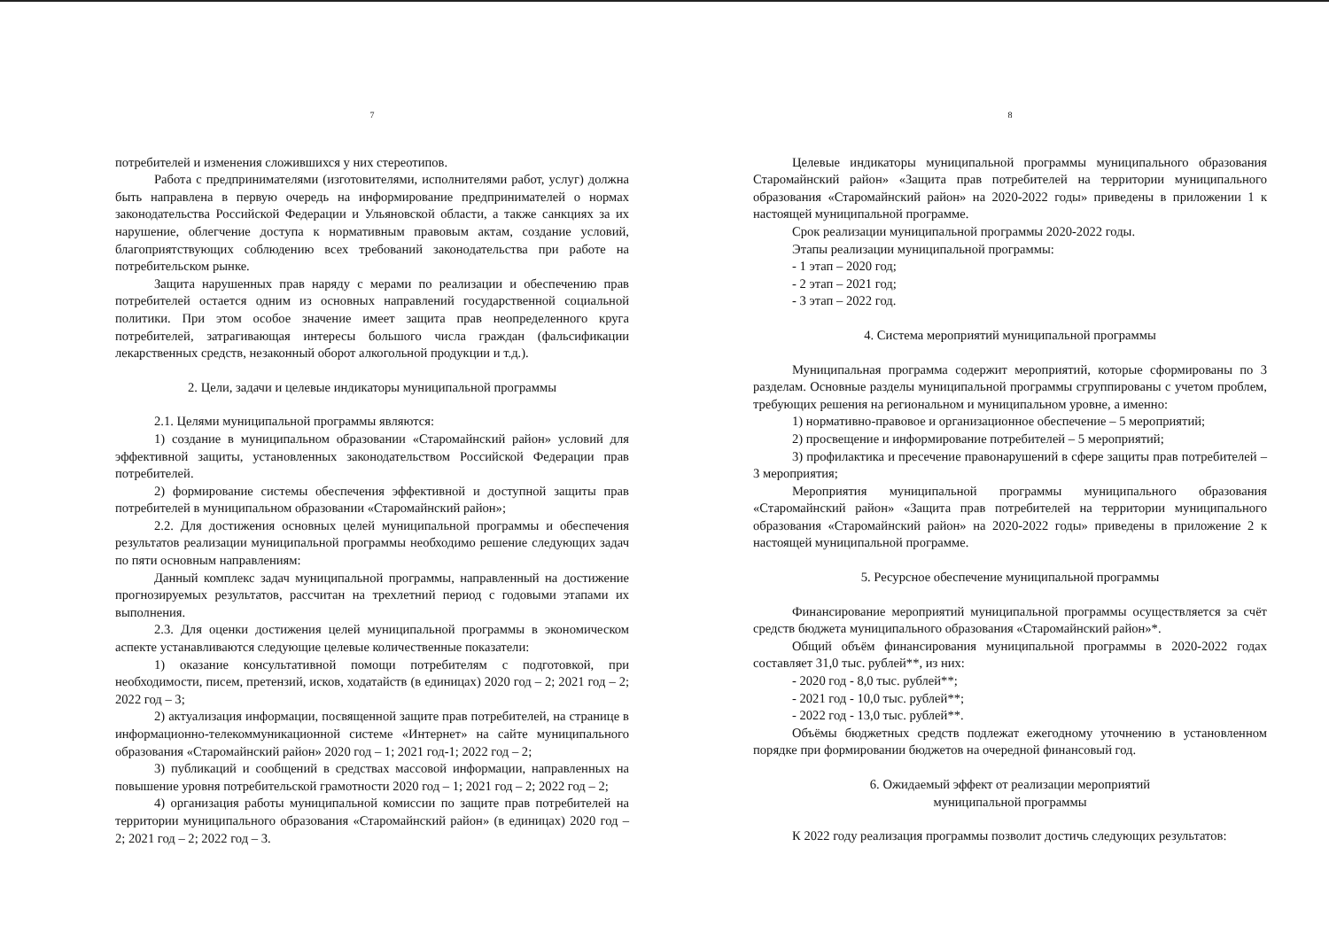7
потребителей и изменения сложившихся у них стереотипов.
Работа с предпринимателями (изготовителями, исполнителями работ, услуг) должна быть направлена в первую очередь на информирование предпринимателей о нормах законодательства Российской Федерации и Ульяновской области, а также санкциях за их нарушение, облегчение доступа к нормативным правовым актам, создание условий, благоприятствующих соблюдению всех требований законодательства при работе на потребительском рынке.
Защита нарушенных прав наряду с мерами по реализации и обеспечению прав потребителей остается одним из основных направлений государственной социальной политики. При этом особое значение имеет защита прав неопределенного круга потребителей, затрагивающая интересы большого числа граждан (фальсификации лекарственных средств, незаконный оборот алкогольной продукции и т.д.).
2. Цели, задачи и целевые индикаторы муниципальной программы
2.1. Целями муниципальной программы являются:
1) создание в муниципальном образовании «Старомайнский район» условий для эффективной защиты, установленных законодательством Российской Федерации прав потребителей.
2) формирование системы обеспечения эффективной и доступной защиты прав потребителей в муниципальном образовании «Старомайнский район»;
2.2. Для достижения основных целей муниципальной программы и обеспечения результатов реализации муниципальной программы необходимо решение следующих задач по пяти основным направлениям:
Данный комплекс задач муниципальной программы, направленный на достижение прогнозируемых результатов, рассчитан на трехлетний период с годовыми этапами их выполнения.
2.3. Для оценки достижения целей муниципальной программы в экономическом аспекте устанавливаются следующие целевые количественные показатели:
1) оказание консультативной помощи потребителям с подготовкой, при необходимости, писем, претензий, исков, ходатайств (в единицах) 2020 год – 2; 2021 год – 2; 2022 год – 3;
2) актуализация информации, посвященной защите прав потребителей, на странице в информационно-телекоммуникационной системе «Интернет» на сайте муниципального образования «Старомайнский район» 2020 год – 1; 2021 год-1; 2022 год – 2;
3) публикаций и сообщений в средствах массовой информации, направленных на повышение уровня потребительской грамотности 2020 год – 1; 2021 год – 2; 2022 год – 2;
4) организация работы муниципальной комиссии по защите прав потребителей на территории муниципального образования «Старомайнский район» (в единицах) 2020 год – 2; 2021 год – 2; 2022 год – 3.
8
Целевые индикаторы муниципальной программы муниципального образования Старомайнский район» «Защита прав потребителей на территории муниципального образования «Старомайнский район» на 2020-2022 годы» приведены в приложении 1 к настоящей муниципальной программе.
Срок реализации муниципальной программы 2020-2022 годы.
Этапы реализации муниципальной программы:
- 1 этап – 2020 год;
- 2 этап – 2021 год;
- 3 этап – 2022 год.
4. Система мероприятий муниципальной программы
Муниципальная программа содержит мероприятий, которые сформированы по 3 разделам. Основные разделы муниципальной программы сгруппированы с учетом проблем, требующих решения на региональном и муниципальном уровне, а именно:
1) нормативно-правовое и организационное обеспечение – 5 мероприятий;
2) просвещение и информирование потребителей – 5 мероприятий;
3) профилактика и пресечение правонарушений в сфере защиты прав потребителей – 3 мероприятия;
Мероприятия муниципальной программы муниципального образования «Старомайнский район» «Защита прав потребителей на территории муниципального образования «Старомайнский район» на 2020-2022 годы» приведены в приложение 2 к настоящей муниципальной программе.
5. Ресурсное обеспечение муниципальной программы
Финансирование мероприятий муниципальной программы осуществляется за счёт средств бюджета муниципального образования «Старомайнский район»*.
Общий объём финансирования муниципальной программы в 2020-2022 годах составляет 31,0 тыс. рублей**, из них:
- 2020 год - 8,0 тыс. рублей**;
- 2021 год - 10,0 тыс. рублей**;
- 2022 год - 13,0 тыс. рублей**.
Объёмы бюджетных средств подлежат ежегодному уточнению в установленном порядке при формировании бюджетов на очередной финансовый год.
6. Ожидаемый эффект от реализации мероприятий
муниципальной программы
К 2022 году реализация программы позволит достичь следующих результатов: